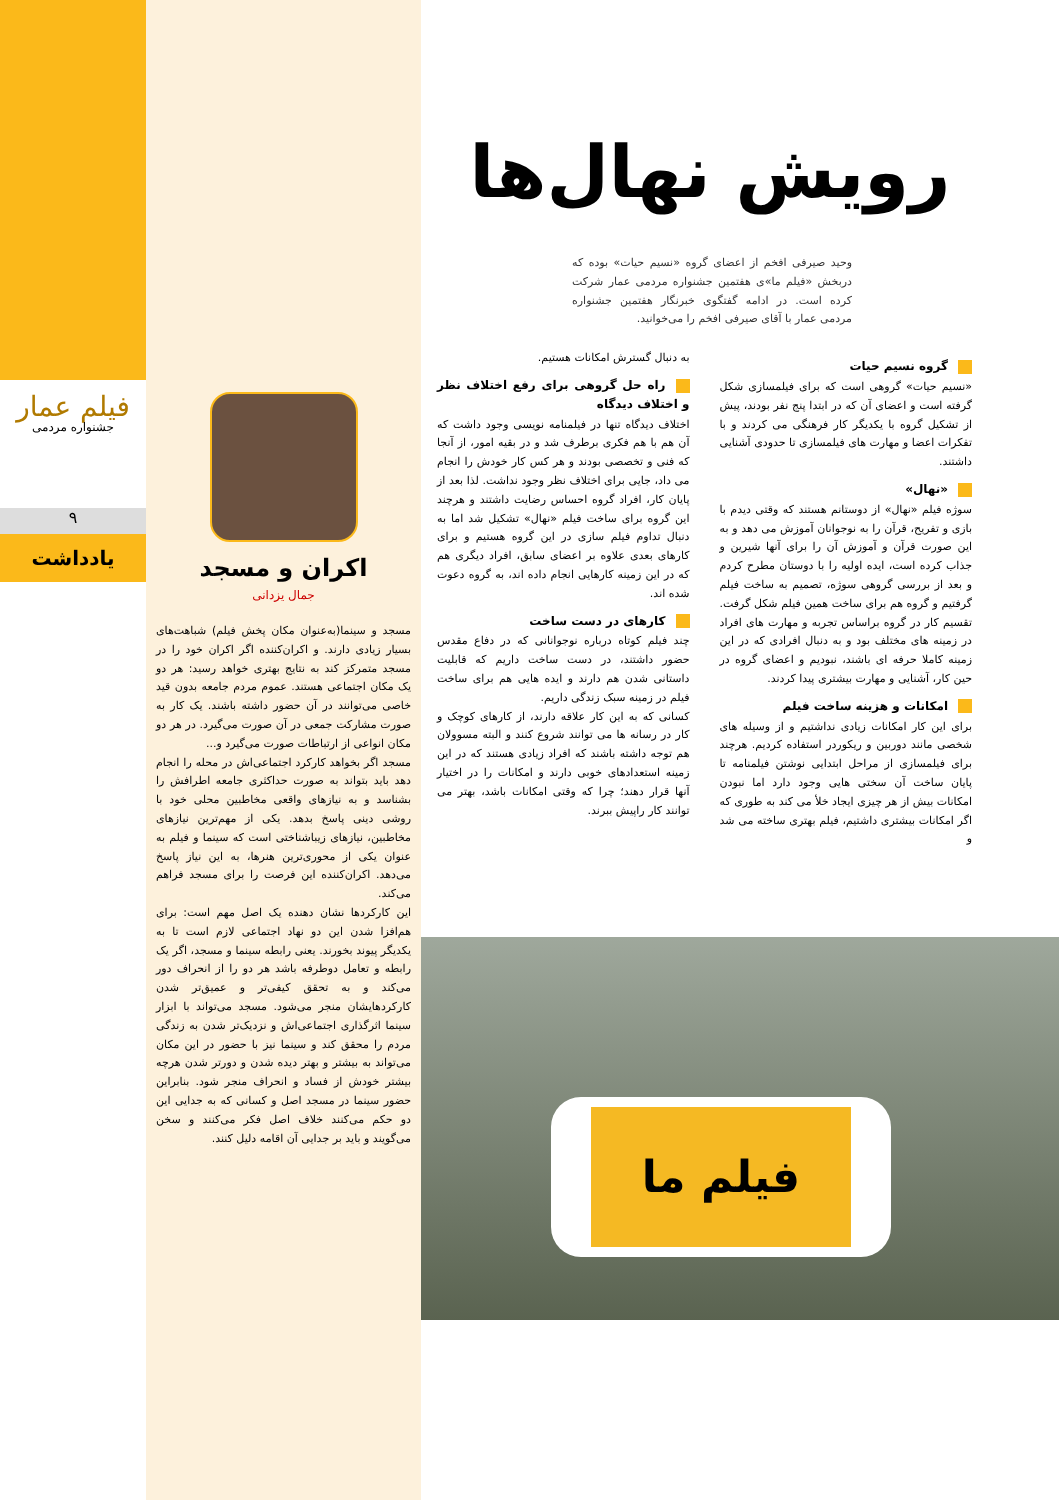فیلم عمار
جشنواره مردمی
۹
یادداشت
اکران و مسجد
جمال یزدانی
مسجد و سینما(به‌عنوان مکان پخش فیلم) شباهت‌های بسیار زیادی دارند. و اکران‌کننده اگر اکران خود را در مسجد متمرکز کند به نتایج بهتری خواهد رسید: هر دو یک مکان اجتماعی هستند. عموم مردم جامعه بدون قید خاصی می‌توانند در آن حضور داشته باشند. یک کار به صورت مشارکت جمعی در آن صورت می‌گیرد. در هر دو مکان انواعی از ارتباطات صورت می‌گیرد و...
مسجد اگر بخواهد کارکرد اجتماعی‌اش در محله را انجام دهد باید بتواند به صورت حداکثری جامعه اطرافش را بشناسد و به نیازهای واقعی مخاطبین محلی خود با روشی دینی پاسخ بدهد. یکی از مهم‌ترین نیازهای مخاطبین، نیازهای زیباشناختی است که سینما و فیلم به عنوان یکی از محوری‌ترین هنرها، به این نیاز پاسخ می‌دهد. اکران‌کننده این فرصت را برای مسجد فراهم می‌کند.
این کارکردها نشان دهنده یک اصل مهم است: برای هم‌افزا شدن این دو نهاد اجتماعی لازم است تا به یکدیگر پیوند بخورند. یعنی رابطه سینما و مسجد، اگر یک رابطه و تعامل دوطرفه باشد هر دو را از انحراف دور می‌کند و به تحقق کیفی‌تر و عمیق‌تر شدن کارکردهایشان منجر می‌شود. مسجد می‌تواند با ابزار سینما اثرگذاری اجتماعی‌اش و نزدیک‌تر شدن به زندگی مردم را محقق کند و سینما نیز با حضور در این مکان می‌تواند به بیشتر و بهتر دیده شدن و دورتر شدن هرچه بیشتر خودش از فساد و انحراف منجر شود. بنابراین حضور سینما در مسجد اصل و کسانی که به جدایی این دو حکم می‌کنند خلاف اصل فکر می‌کنند و سخن می‌گویند و باید بر جدایی آن اقامه دلیل کنند.
رویش نهال‌ها
وحید صیرفی افخم از اعضای گروه «نسیم حیات» بوده که دربخش «فیلم ما»ی هفتمین جشنواره مردمی عمار شرکت کرده است. در ادامه گفتگوی خبرنگار هفتمین جشنواره مردمی عمار با آقای صیرفی افخم را می‌خوانید.
گروه نسیم حیات
«نسیم حیات» گروهی است که برای فیلمسازی شکل گرفته است و اعضای آن که در ابتدا پنج نفر بودند، پیش از تشکیل گروه با یکدیگر کار فرهنگی می کردند و با تفکرات اعضا و مهارت های فیلمسازی تا حدودی آشنایی داشتند.
«نهال»
سوژه فیلم «نهال» از دوستانم هستند که وقتی دیدم با بازی و تفریح، قرآن را به نوجوانان آموزش می دهد و به این صورت قرآن و آموزش آن را برای آنها شیرین و جذاب کرده است، ایده اولیه را با دوستان مطرح کردم و بعد از بررسی گروهی سوژه، تصمیم به ساخت فیلم گرفتیم و گروه هم برای ساخت همین فیلم شکل گرفت. تقسیم کار در گروه براساس تجربه و مهارت های افراد در زمینه های مختلف بود و به دنبال افرادی که در این زمینه کاملا حرفه ای باشند، نبودیم و اعضای گروه در حین کار، آشنایی و مهارت بیشتری پیدا کردند.
امکانات و هزینه ساخت فیلم
برای این کار امکانات زیادی نداشتیم و از وسیله های شخصی مانند دوربین و ریکوردر استفاده کردیم. هرچند برای فیلمسازی از مراحل ابتدایی نوشتن فیلمنامه تا پایان ساخت آن سختی هایی وجود دارد اما نبودن امکانات بیش از هر چیزی ایجاد خلأ می کند به طوری که اگر امکانات بیشتری داشتیم، فیلم بهتری ساخته می شد و
به دنبال گسترش امکانات هستیم.
راه حل گروهی برای رفع اختلاف نظر و اختلاف دیدگاه
اختلاف دیدگاه تنها در فیلمنامه نویسی وجود داشت که آن هم با هم فکری برطرف شد و در بقیه امور، از آنجا که فنی و تخصصی بودند و هر کس کار خودش را انجام می داد، جایی برای اختلاف نظر وجود نداشت. لذا بعد از پایان کار، افراد گروه احساس رضایت داشتند و هرچند این گروه برای ساخت فیلم «نهال» تشکیل شد اما به دنبال تداوم فیلم سازی در این گروه هستیم و برای کارهای بعدی علاوه بر اعضای سابق، افراد دیگری هم که در این زمینه کارهایی انجام داده اند، به گروه دعوت شده اند.
کارهای در دست ساخت
چند فیلم کوتاه درباره نوجوانانی که در دفاع مقدس حضور داشتند، در دست ساخت داریم که قابلیت داستانی شدن هم دارند و ایده هایی هم برای ساخت فیلم در زمینه سبک زندگی داریم.
کسانی که به این کار علاقه دارند، از کارهای کوچک و کار در رسانه ها می توانند شروع کنند و البته مسوولان هم توجه داشته باشند که افراد زیادی هستند که در این زمینه استعدادهای خوبی دارند و امکانات را در اختیار آنها قرار دهند؛ چرا که وقتی امکانات باشد، بهتر می توانند کار راپیش ببرند.
فیلم ما